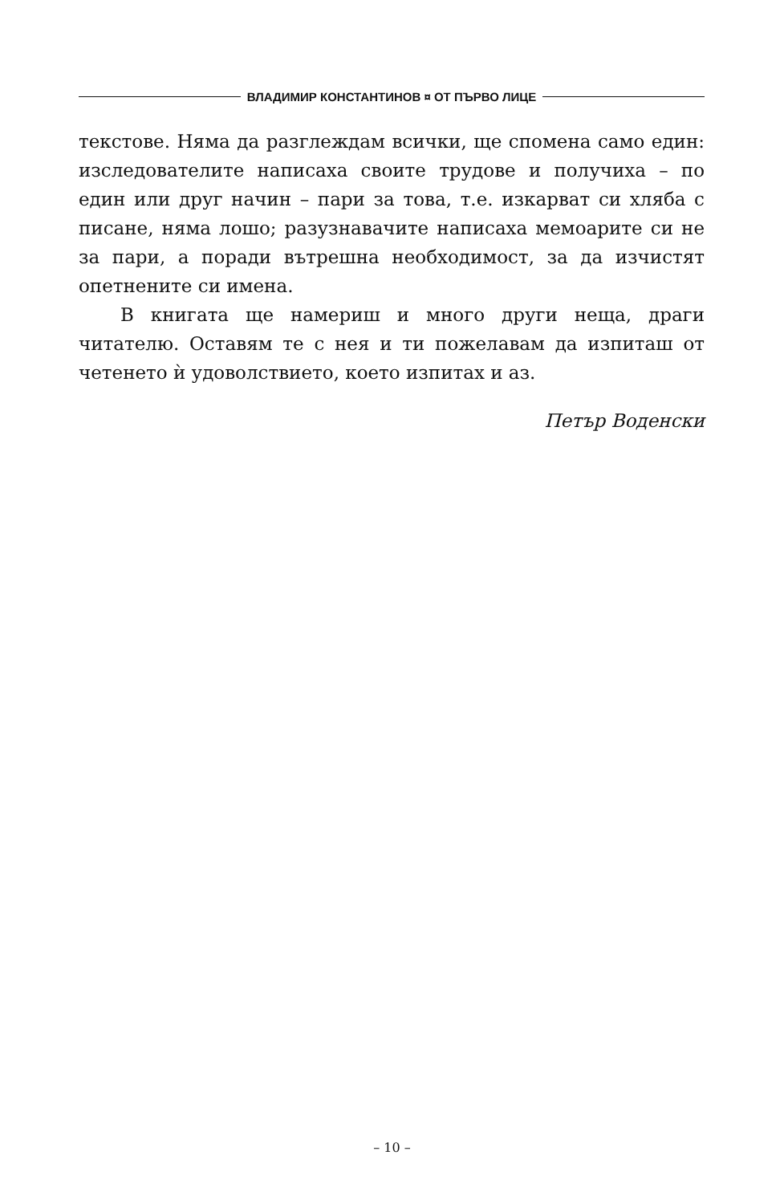ВЛАДИМИР КОНСТАНТИНОВ ¤ ОТ ПЪРВО ЛИЦЕ
текстове. Няма да разглеждам всички, ще спомена само един: изследователите написаха своите трудове и получиха – по един или друг начин – пари за това, т.е. изкарват си хляба с писане, няма лошо; разузнавачите написаха мемоарите си не за пари, а поради вътрешна необходимост, за да изчистят опетнените си имена.
В книгата ще намериш и много други неща, драги читателю. Оставям те с нея и ти пожелавам да изпиташ от четенето ѝ удоволствието, което изпитах и аз.
Петър Воденски
– 10 –